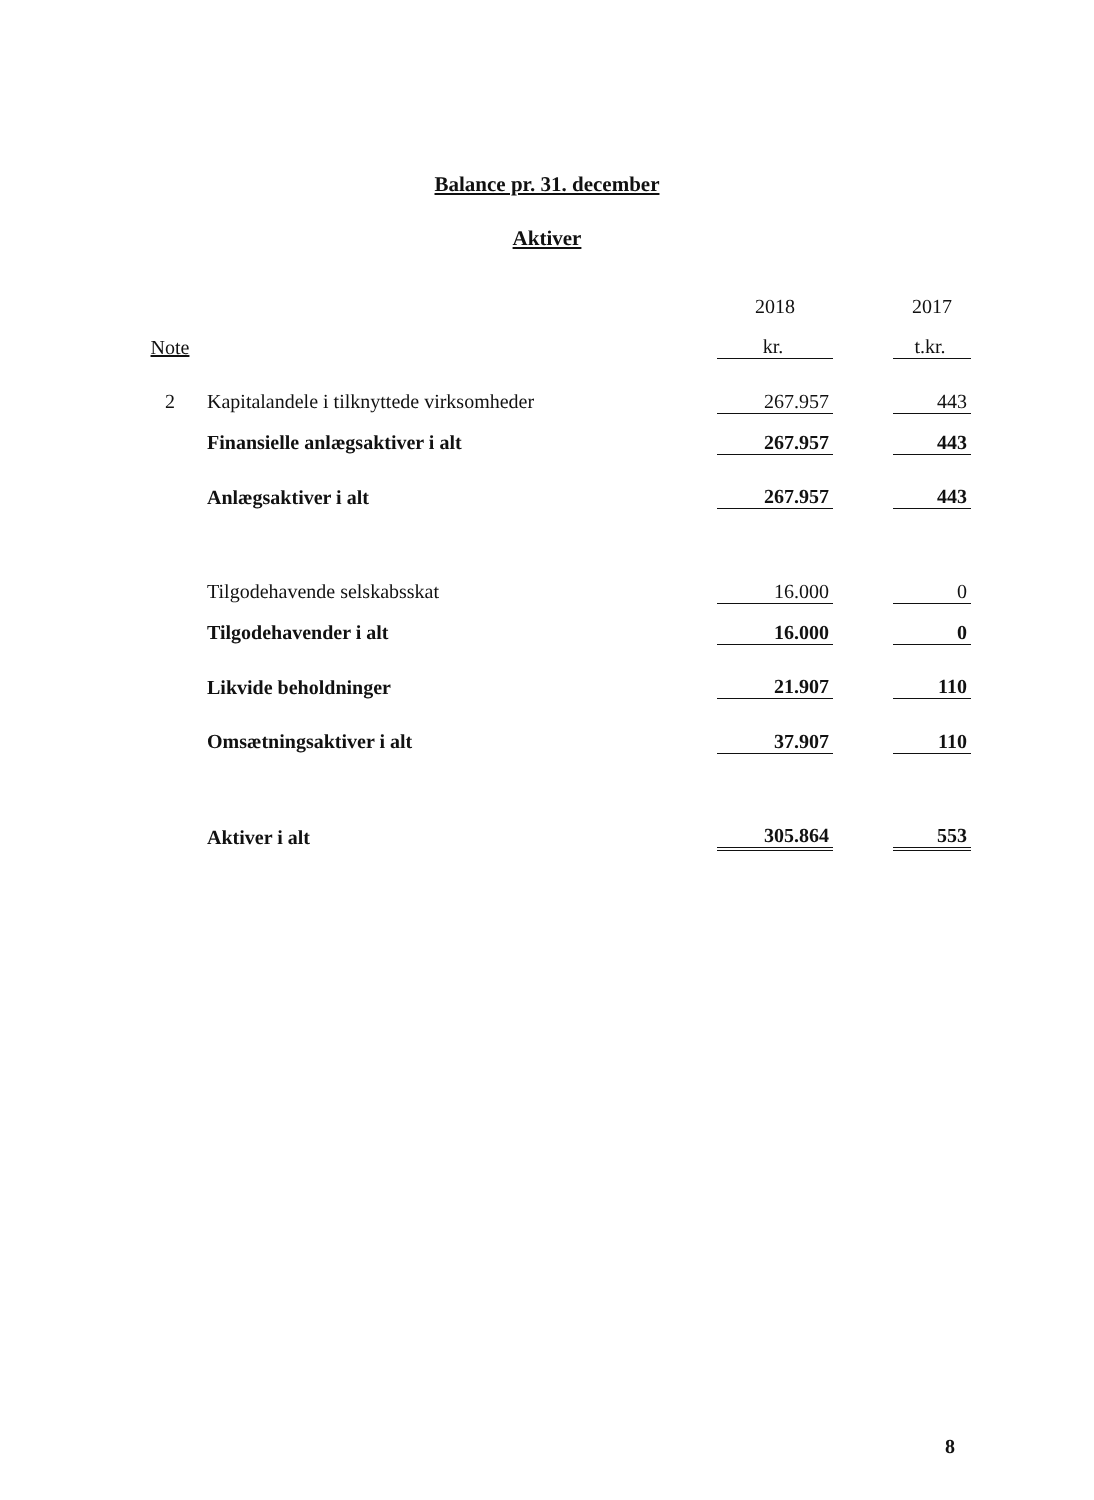Balance pr. 31. december
Aktiver
| | | 2018 | | 2017 |
| --- | --- | --- | --- | --- |
| Note | | kr. | | t.kr. |
| 2 | Kapitalandele i tilknyttede virksomheder | 267.957 | | 443 |
| | Finansielle anlægsaktiver i alt | 267.957 | | 443 |
| | Anlægsaktiver i alt | 267.957 | | 443 |
| | Tilgodehavende selskabsskat | 16.000 | | 0 |
| | Tilgodehavender i alt | 16.000 | | 0 |
| | Likvide beholdninger | 21.907 | | 110 |
| | Omsætningsaktiver i alt | 37.907 | | 110 |
| | Aktiver i alt | 305.864 | | 553 |
8